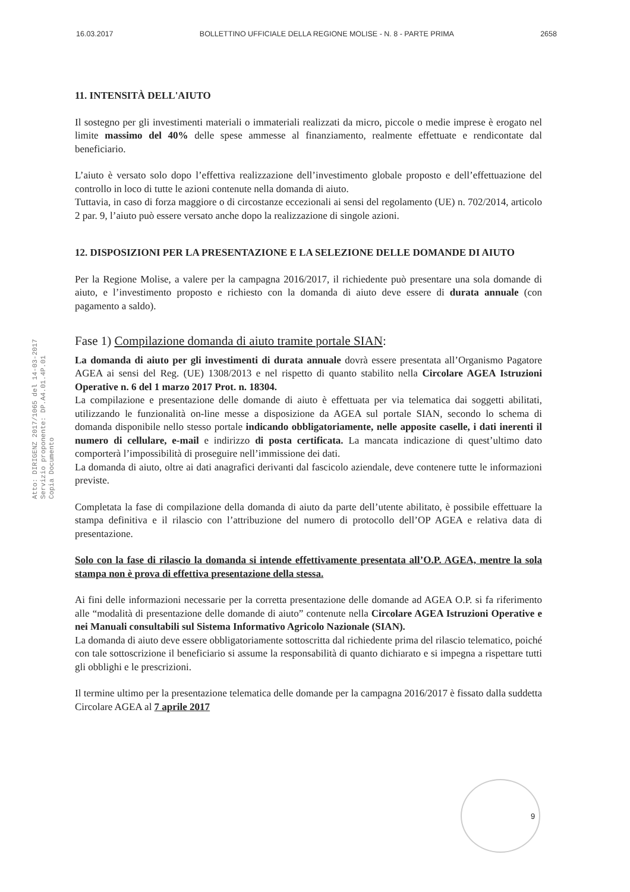16.03.2017 BOLLETTINO UFFICIALE DELLA REGIONE MOLISE - N. 8 - PARTE PRIMA 2658
Atto: DIRIGENZ 2017/1065 del 14-03-2017
Servizio proponente: DP.A4.01.4P.01
Copia Documento
11. INTENSITÀ DELL'AIUTO
Il sostegno per gli investimenti materiali o immateriali realizzati da micro, piccole o medie imprese è erogato nel limite massimo del 40% delle spese ammesse al finanziamento, realmente effettuate e rendicontate dal beneficiario.
L’aiuto è versato solo dopo l’effettiva realizzazione dell’investimento globale proposto e dell’effettuazione del controllo in loco di tutte le azioni contenute nella domanda di aiuto.
Tuttavia, in caso di forza maggiore o di circostanze eccezionali ai sensi del regolamento (UE) n. 702/2014, articolo 2 par. 9, l’aiuto può essere versato anche dopo la realizzazione di singole azioni.
12. DISPOSIZIONI PER LA PRESENTAZIONE E LA SELEZIONE DELLE DOMANDE DI AIUTO
Per la Regione Molise, a valere per la campagna 2016/2017, il richiedente può presentare una sola domande di aiuto, e l’investimento proposto e richiesto con la domanda di aiuto deve essere di durata annuale (con pagamento a saldo).
Fase 1) Compilazione domanda di aiuto tramite portale SIAN:
La domanda di aiuto per gli investimenti di durata annuale dovrà essere presentata all’Organismo Pagatore AGEA ai sensi del Reg. (UE) 1308/2013 e nel rispetto di quanto stabilito nella Circolare AGEA Istruzioni Operative n. 6 del 1 marzo 2017 Prot. n. 18304.
La compilazione e presentazione delle domande di aiuto è effettuata per via telematica dai soggetti abilitati, utilizzando le funzionalità on-line messe a disposizione da AGEA sul portale SIAN, secondo lo schema di domanda disponibile nello stesso portale indicando obbligatoriamente, nelle apposite caselle, i dati inerenti il numero di cellulare, e-mail e indirizzo di posta certificata. La mancata indicazione di quest’ultimo dato comporterà l’impossibilità di proseguire nell’immissione dei dati.
La domanda di aiuto, oltre ai dati anagrafici derivanti dal fascicolo aziendale, deve contenere tutte le informazioni previste.
Completata la fase di compilazione della domanda di aiuto da parte dell’utente abilitato, è possibile effettuare la stampa definitiva e il rilascio con l’attribuzione del numero di protocollo dell’OP AGEA e relativa data di presentazione.
Solo con la fase di rilascio la domanda si intende effettivamente presentata all’O.P. AGEA, mentre la sola stampa non è prova di effettiva presentazione della stessa.
Ai fini delle informazioni necessarie per la corretta presentazione delle domande ad AGEA O.P. si fa riferimento alle “modalità di presentazione delle domande di aiuto” contenute nella Circolare AGEA Istruzioni Operative e nei Manuali consultabili sul Sistema Informativo Agricolo Nazionale (SIAN).
La domanda di aiuto deve essere obbligatoriamente sottoscritta dal richiedente prima del rilascio telematico, poiché con tale sottoscrizione il beneficiario si assume la responsabilità di quanto dichiarato e si impegna a rispettare tutti gli obblighi e le prescrizioni.
Il termine ultimo per la presentazione telematica delle domande per la campagna 2016/2017 è fissato dalla suddetta Circolare AGEA al 7 aprile 2017
9